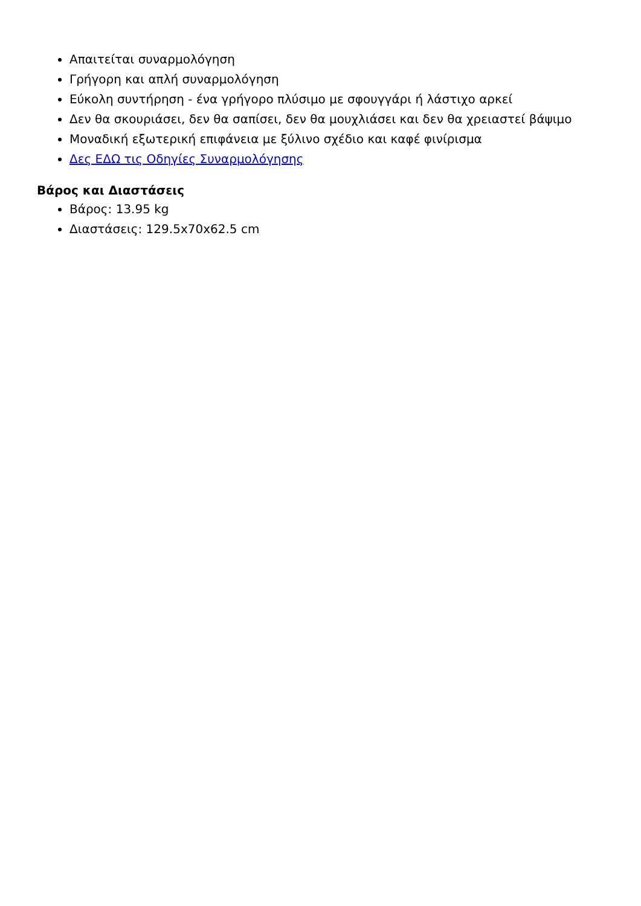Απαιτείται συναρμολόγηση
Γρήγορη και απλή συναρμολόγηση
Εύκολη συντήρηση - ένα γρήγορο πλύσιμο με σφουγγάρι ή λάστιχο αρκεί
Δεν θα σκουριάσει, δεν θα σαπίσει, δεν θα μουχλιάσει και δεν θα χρειαστεί βάψιμο
Μοναδική εξωτερική επιφάνεια με ξύλινο σχέδιο και καφέ φινίρισμα
Δες ΕΔΩ τις Οδηγίες Συναρμολόγησης
Βάρος και Διαστάσεις
Βάρος: 13.95 kg
Διαστάσεις: 129.5x70x62.5 cm